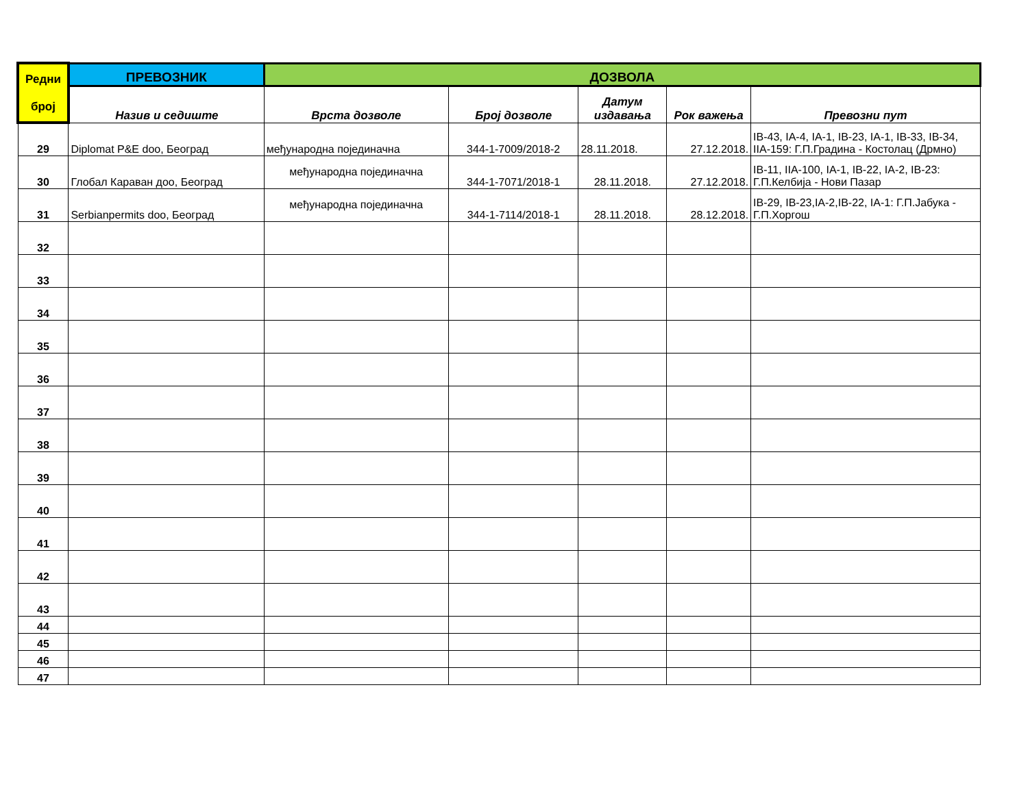| Редни број | ПРЕВОЗНИК | ДОЗВОЛА | | | | |
| --- | --- | --- | --- | --- | --- | --- |
| | Назив и седиште | Врста дозволе | Број дозволе | Датум издавања | Рок важења | Превозни пут |
| 29 | Diplomat P&E doo, Београд | међународна појединачна | 344-1-7009/2018-2 | 28.11.2018. | 27.12.2018. | IB-43, IA-4, IA-1, IB-23, IA-1, IB-33, IB-34, IIA-159: Г.П.Градина - Костолац (Дрмно) |
| 30 | Глобал Караван доо, Београд | међународна појединачна | 344-1-7071/2018-1 | 28.11.2018. | 27.12.2018. | IB-11, IIA-100, IA-1, IB-22, IA-2, IB-23: Г.П.Келбија - Нови Пазар |
| 31 | Serbianpermits doo, Београд | међународна појединачна | 344-1-7114/2018-1 | 28.11.2018. | 28.12.2018. | IB-29, IB-23,IA-2,IB-22, IA-1: Г.П.Јабука - Г.П.Хоргош |
| 32 | | | | | | |
| 33 | | | | | | |
| 34 | | | | | | |
| 35 | | | | | | |
| 36 | | | | | | |
| 37 | | | | | | |
| 38 | | | | | | |
| 39 | | | | | | |
| 40 | | | | | | |
| 41 | | | | | | |
| 42 | | | | | | |
| 43 | | | | | | |
| 44 | | | | | | |
| 45 | | | | | | |
| 46 | | | | | | |
| 47 | | | | | | |